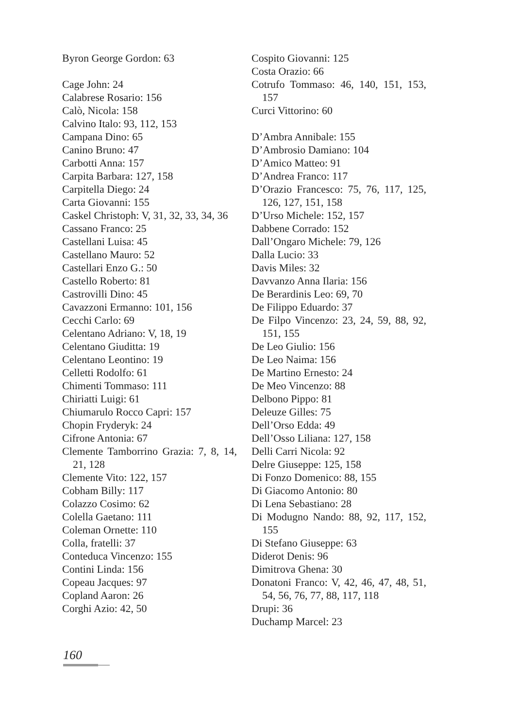Byron George Gordon: 63
Cage John: 24
Calabrese Rosario: 156
Calò, Nicola: 158
Calvino Italo: 93, 112, 153
Campana Dino: 65
Canino Bruno: 47
Carbotti Anna: 157
Carpita Barbara: 127, 158
Carpitella Diego: 24
Carta Giovanni: 155
Caskel Christoph: V, 31, 32, 33, 34, 36
Cassano Franco: 25
Castellani Luisa: 45
Castellano Mauro: 52
Castellari Enzo G.: 50
Castello Roberto: 81
Castrovilli Dino: 45
Cavazzoni Ermanno: 101, 156
Cecchi Carlo: 69
Celentano Adriano: V, 18, 19
Celentano Giuditta: 19
Celentano Leontino: 19
Celletti Rodolfo: 61
Chimenti Tommaso: 111
Chiriatti Luigi: 61
Chiumarulo Rocco Capri: 157
Chopin Fryderyk: 24
Cifrone Antonia: 67
Clemente Tamborrino Grazia: 7, 8, 14, 21, 128
Clemente Vito: 122, 157
Cobham Billy: 117
Colazzo Cosimo: 62
Colella Gaetano: 111
Coleman Ornette: 110
Colla, fratelli: 37
Conteduca Vincenzo: 155
Contini Linda: 156
Copeau Jacques: 97
Copland Aaron: 26
Corghi Azio: 42, 50
Cospito Giovanni: 125
Costa Orazio: 66
Cotrufo Tommaso: 46, 140, 151, 153, 157
Curci Vittorino: 60
D’Ambra Annibale: 155
D’Ambrosio Damiano: 104
D’Amico Matteo: 91
D’Andrea Franco: 117
D’Orazio Francesco: 75, 76, 117, 125, 126, 127, 151, 158
D’Urso Michele: 152, 157
Dabbene Corrado: 152
Dall’Ongaro Michele: 79, 126
Dalla Lucio: 33
Davis Miles: 32
Davvanzo Anna Ilaria: 156
De Berardinis Leo: 69, 70
De Filippo Eduardo: 37
De Filpo Vincenzo: 23, 24, 59, 88, 92, 151, 155
De Leo Giulio: 156
De Leo Naima: 156
De Martino Ernesto: 24
De Meo Vincenzo: 88
Delbono Pippo: 81
Deleuze Gilles: 75
Dell’Orso Edda: 49
Dell’Osso Liliana: 127, 158
Delli Carri Nicola: 92
Delre Giuseppe: 125, 158
Di Fonzo Domenico: 88, 155
Di Giacomo Antonio: 80
Di Lena Sebastiano: 28
Di Modugno Nando: 88, 92, 117, 152, 155
Di Stefano Giuseppe: 63
Diderot Denis: 96
Dimitrova Ghena: 30
Donatoni Franco: V, 42, 46, 47, 48, 51, 54, 56, 76, 77, 88, 117, 118
Drupi: 36
Duchamp Marcel: 23
160